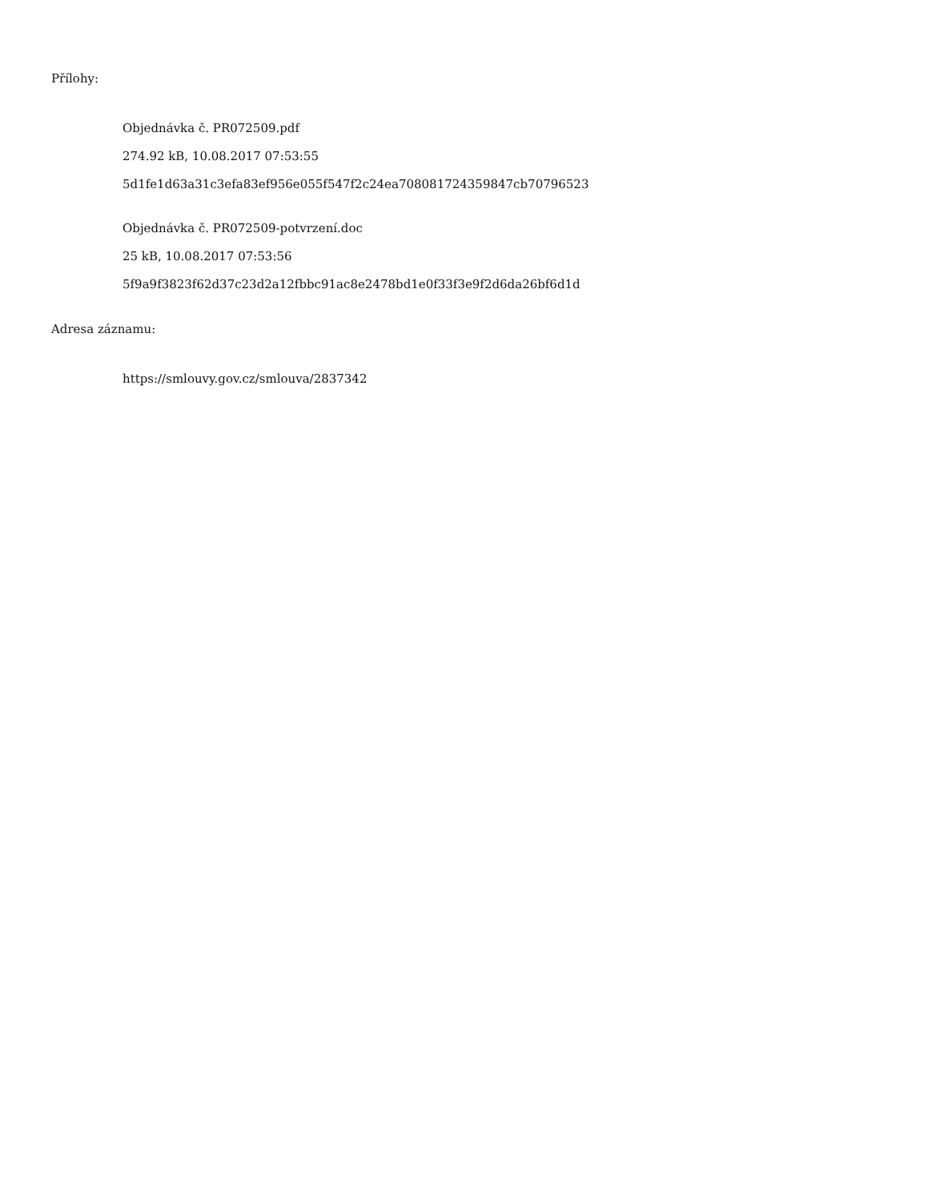Přílohy:
Objednávka č. PR072509.pdf
274.92 kB, 10.08.2017 07:53:55
5d1fe1d63a31c3efa83ef956e055f547f2c24ea708081724359847cb70796523
Objednávka č. PR072509-potvrzení.doc
25 kB, 10.08.2017 07:53:56
5f9a9f3823f62d37c23d2a12fbbc91ac8e2478bd1e0f33f3e9f2d6da26bf6d1d
Adresa záznamu:
https://smlouvy.gov.cz/smlouva/2837342